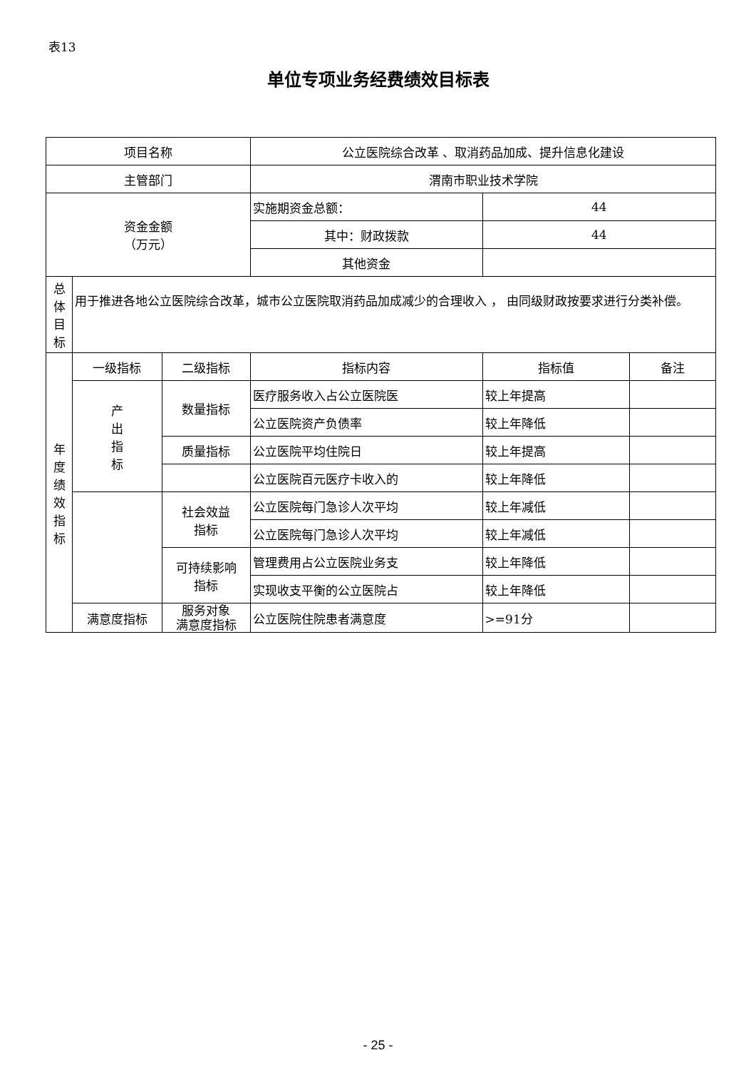表13
单位专项业务经费绩效目标表
| 项目名称 | | | 公立医院综合改革 、取消药品加成、提升信息化建设 | | |
| 主管部门 | | | 渭南市职业技术学院 | | |
| 资金金额 （万元） | | | 实施期资金总额： | 44 | |
| | | | 其中：财政拨款 | 44 | |
| | | | 其他资金 | | |
| 总 体 目 标 | 用于推进各地公立医院综合改革，城市公立医院取消药品加成减少的合理收入 ， 由同级财政按要求进行分类补偿。 | | | | |
| 年 度 绩 效 指 标 | 一级指标 | 二级指标 | 指标内容 | 指标值 | 备注 |
| | 产 出 指 标 | 数量指标 | 医疗服务收入占公立医院医 | 较上年提高 | |
| | | | 公立医院资产负债率 | 较上年降低 | |
| | | 质量指标 | 公立医院平均住院日 | 较上年提高 | |
| | | | 公立医院百元医疗卡收入的 | 较上年降低 | |
| | | 社会效益 指标 | 公立医院每门急诊人次平均 | 较上年减低 | |
| | | | 公立医院每门急诊人次平均 | 较上年减低 | |
| | | 可持续影响 指标 | 管理费用占公立医院业务支 | 较上年降低 | |
| | | | 实现收支平衡的公立医院占 | 较上年降低 | |
| | 满意度指标 | 服务对象 满意度指标 | 公立医院住院患者满意度 | >=91分 | |
- 25 -